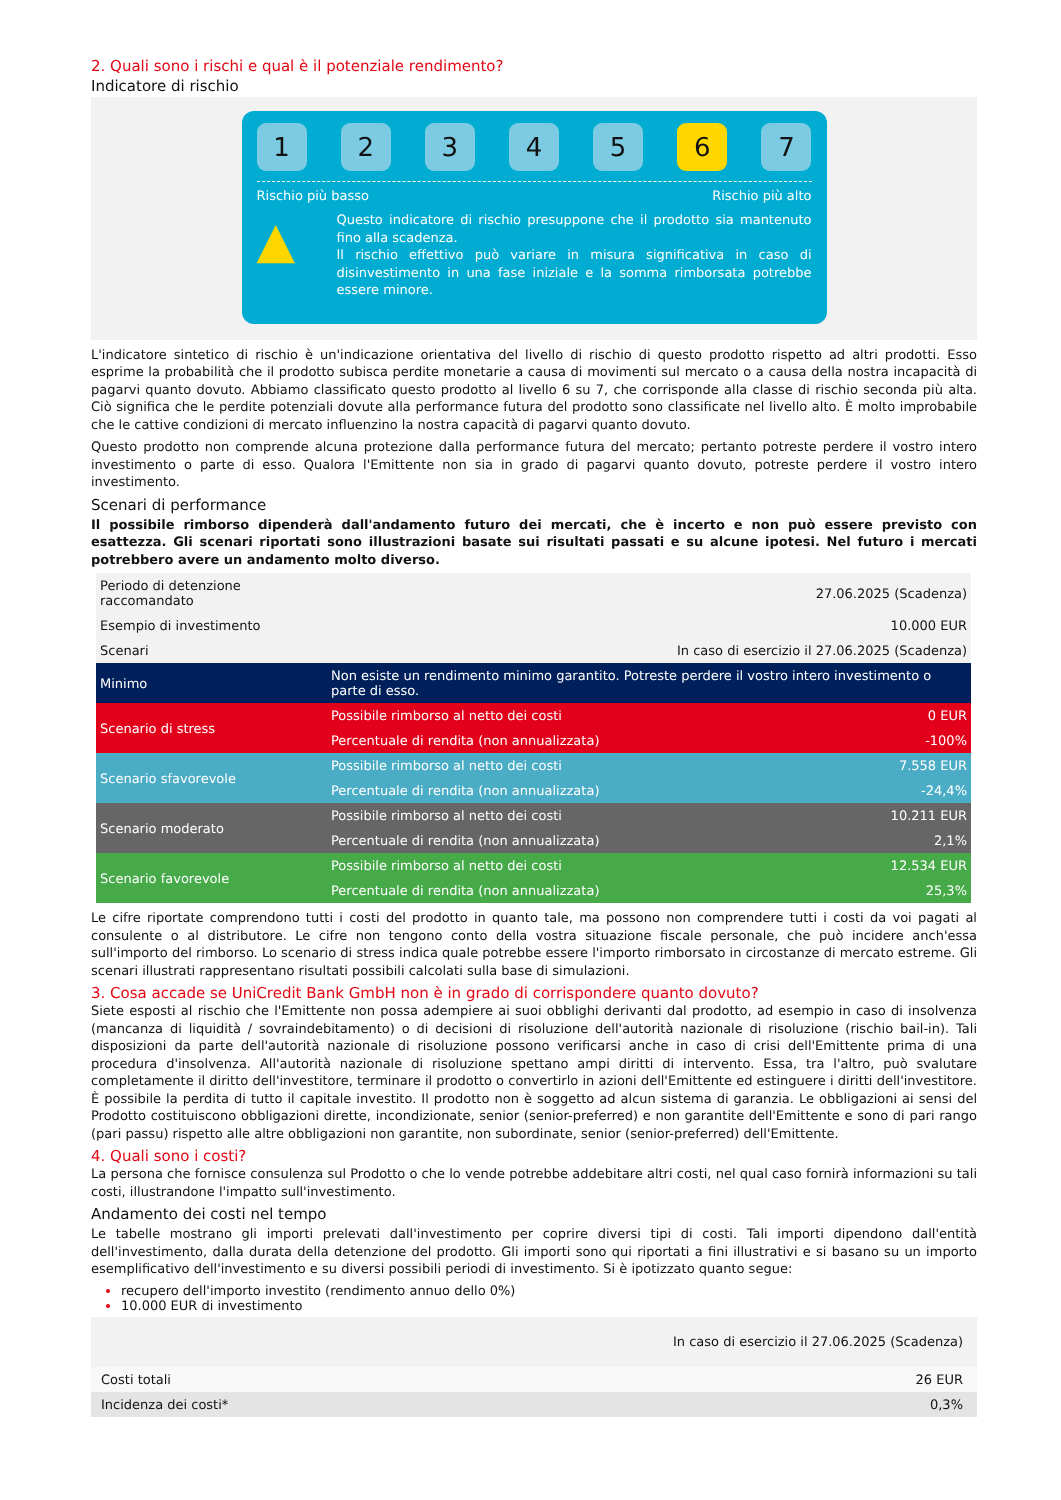2. Quali sono i rischi e qual è il potenziale rendimento?
Indicatore di rischio
1 2 3 4 5 6 7
Rischio più basso Rischio più alto
▲
Questo indicatore di rischio presuppone che il prodotto sia mantenuto fino alla scadenza.
Il rischio effettivo può variare in misura significativa in caso di disinvestimento in una fase iniziale e la somma rimborsata potrebbe essere minore.
L'indicatore sintetico di rischio è un'indicazione orientativa del livello di rischio di questo prodotto rispetto ad altri prodotti. Esso esprime la probabilità che il prodotto subisca perdite monetarie a causa di movimenti sul mercato o a causa della nostra incapacità di pagarvi quanto dovuto. Abbiamo classificato questo prodotto al livello 6 su 7, che corrisponde alla classe di rischio seconda più alta. Ciò significa che le perdite potenziali dovute alla performance futura del prodotto sono classificate nel livello alto. È molto improbabile che le cattive condizioni di mercato influenzino la nostra capacità di pagarvi quanto dovuto.
Questo prodotto non comprende alcuna protezione dalla performance futura del mercato; pertanto potreste perdere il vostro intero investimento o parte di esso. Qualora l'Emittente non sia in grado di pagarvi quanto dovuto, potreste perdere il vostro intero investimento.
Scenari di performance
Il possibile rimborso dipenderà dall'andamento futuro dei mercati, che è incerto e non può essere previsto con esattezza. Gli scenari riportati sono illustrazioni basate sui risultati passati e su alcune ipotesi. Nel futuro i mercati potrebbero avere un andamento molto diverso.
| Periodo di detenzione raccomandato | | 27.06.2025 (Scadenza) |
| Esempio di investimento | | 10.000 EUR |
| Scenari | | In caso di esercizio il 27.06.2025 (Scadenza) |
| Minimo | Non esiste un rendimento minimo garantito. Potreste perdere il vostro intero investimento o parte di esso. | |
| Scenario di stress | Possibile rimborso al netto dei costi | 0 EUR |
| | Percentuale di rendita (non annualizzata) | -100% |
| Scenario sfavorevole | Possibile rimborso al netto dei costi | 7.558 EUR |
| | Percentuale di rendita (non annualizzata) | -24,4% |
| Scenario moderato | Possibile rimborso al netto dei costi | 10.211 EUR |
| | Percentuale di rendita (non annualizzata) | 2,1% |
| Scenario favorevole | Possibile rimborso al netto dei costi | 12.534 EUR |
| | Percentuale di rendita (non annualizzata) | 25,3% |
Le cifre riportate comprendono tutti i costi del prodotto in quanto tale, ma possono non comprendere tutti i costi da voi pagati al consulente o al distributore. Le cifre non tengono conto della vostra situazione fiscale personale, che può incidere anch'essa sull'importo del rimborso. Lo scenario di stress indica quale potrebbe essere l'importo rimborsato in circostanze di mercato estreme. Gli scenari illustrati rappresentano risultati possibili calcolati sulla base di simulazioni.
3. Cosa accade se UniCredit Bank GmbH non è in grado di corrispondere quanto dovuto?
Siete esposti al rischio che l'Emittente non possa adempiere ai suoi obblighi derivanti dal prodotto, ad esempio in caso di insolvenza (mancanza di liquidità / sovraindebitamento) o di decisioni di risoluzione dell'autorità nazionale di risoluzione (rischio bail-in). Tali disposizioni da parte dell'autorità nazionale di risoluzione possono verificarsi anche in caso di crisi dell'Emittente prima di una procedura d'insolvenza. All'autorità nazionale di risoluzione spettano ampi diritti di intervento. Essa, tra l'altro, può svalutare completamente il diritto dell'investitore, terminare il prodotto o convertirlo in azioni dell'Emittente ed estinguere i diritti dell'investitore. È possibile la perdita di tutto il capitale investito. Il prodotto non è soggetto ad alcun sistema di garanzia. Le obbligazioni ai sensi del Prodotto costituiscono obbligazioni dirette, incondizionate, senior (senior-preferred) e non garantite dell'Emittente e sono di pari rango (pari passu) rispetto alle altre obbligazioni non garantite, non subordinate, senior (senior-preferred) dell'Emittente.
4. Quali sono i costi?
La persona che fornisce consulenza sul Prodotto o che lo vende potrebbe addebitare altri costi, nel qual caso fornirà informazioni su tali costi, illustrandone l'impatto sull'investimento.
Andamento dei costi nel tempo
Le tabelle mostrano gli importi prelevati dall'investimento per coprire diversi tipi di costi. Tali importi dipendono dall'entità dell'investimento, dalla durata della detenzione del prodotto. Gli importi sono qui riportati a fini illustrativi e si basano su un importo esemplificativo dell'investimento e su diversi possibili periodi di investimento. Si è ipotizzato quanto segue:
recupero dell'importo investito (rendimento annuo dello 0%)
10.000 EUR di investimento
| | In caso di esercizio il 27.06.2025 (Scadenza) |
| Costi totali | 26 EUR |
| Incidenza dei costi* | 0,3% |